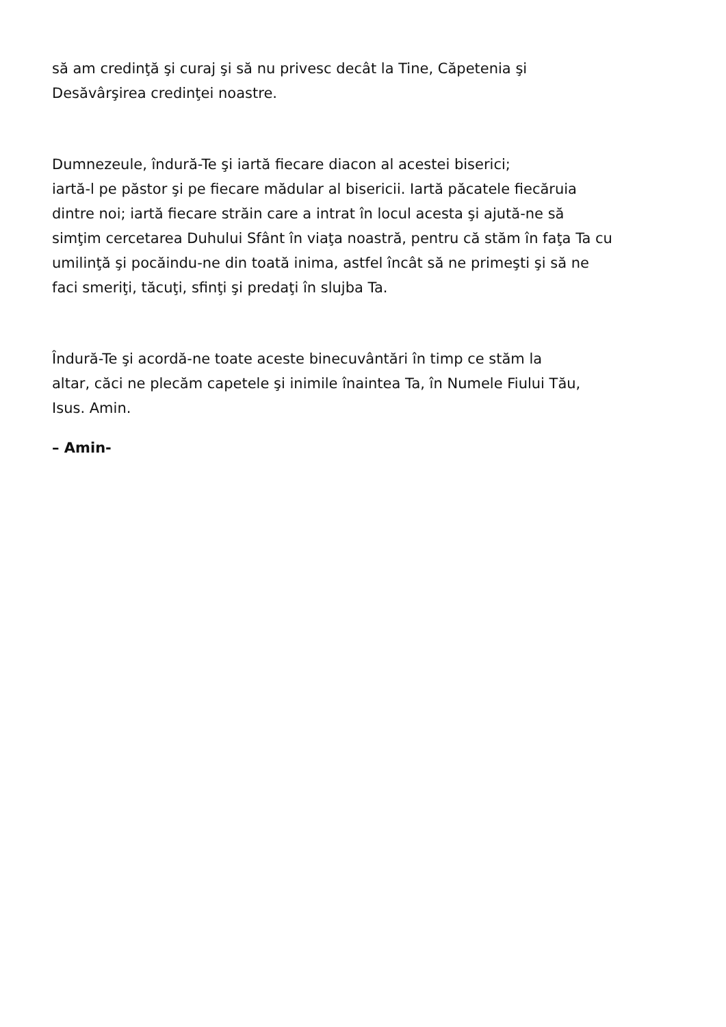să am credinţă şi curaj şi să nu privesc decât la Tine, Căpetenia şi
Desăvârşirea credinţei noastre.
Dumnezeule, îndură-Te şi iartă fiecare diacon al acestei biserici;
iartă-l pe păstor şi pe fiecare mădular al bisericii. Iartă păcatele fiecăruia
dintre noi; iartă fiecare străin care a intrat în locul acesta şi ajută-ne să
simţim cercetarea Duhului Sfânt în viaţa noastră, pentru că stăm în faţa Ta cu
umilinţă şi pocăindu-ne din toată inima, astfel încât să ne primeşti şi să ne
faci smeriţi, tăcuţi, sfinţi şi predaţi în slujba Ta.
Îndură-Te şi acordă-ne toate aceste binecuvântări în timp ce stăm la
altar, căci ne plecăm capetele şi inimile înaintea Ta, în Numele Fiului Tău,
Isus. Amin.
– Amin-